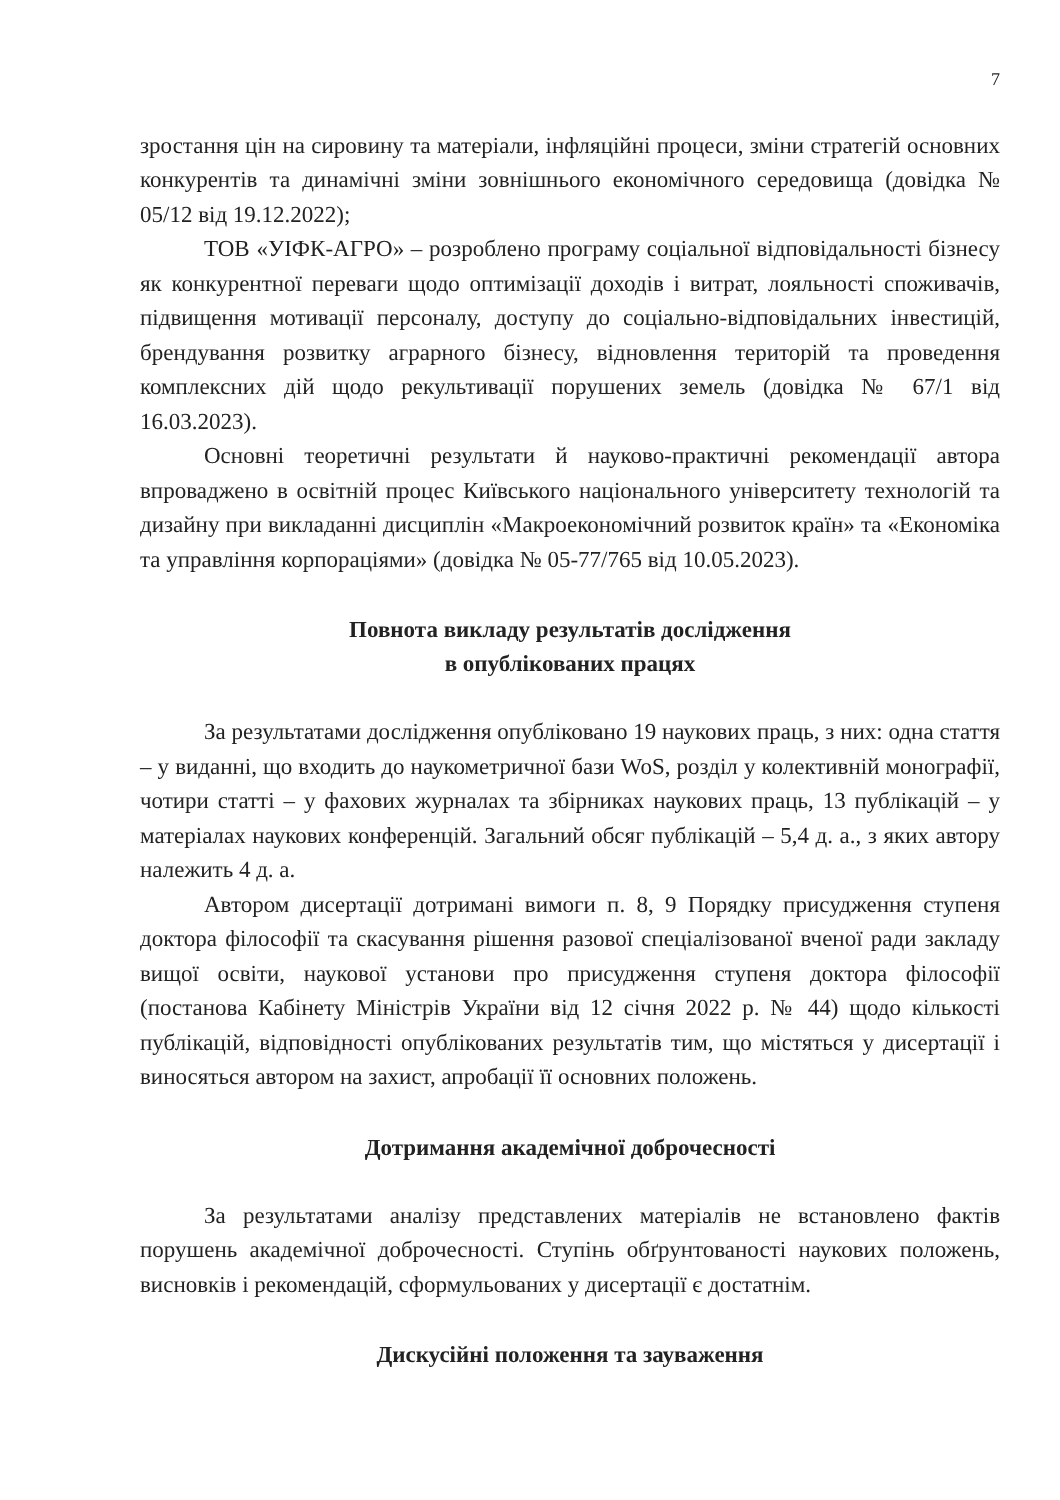7
зростання цін на сировину та матеріали, інфляційні процеси, зміни стратегій основних конкурентів та динамічні зміни зовнішнього економічного середовища (довідка № 05/12 від 19.12.2022);
ТОВ «УІФК-АГРО» – розроблено програму соціальної відповідальності бізнесу як конкурентної переваги щодо оптимізації доходів і витрат, лояльності споживачів, підвищення мотивації персоналу, доступу до соціально-відповідальних інвестицій, брендування розвитку аграрного бізнесу, відновлення територій та проведення комплексних дій щодо рекультивації порушених земель (довідка № 67/1 від 16.03.2023).
Основні теоретичні результати й науково-практичні рекомендації автора впроваджено в освітній процес Київського національного університету технологій та дизайну при викладанні дисциплін «Макроекономічний розвиток країн» та «Економіка та управління корпораціями» (довідка № 05-77/765 від 10.05.2023).
Повнота викладу результатів дослідження
в опублікованих працях
За результатами дослідження опубліковано 19 наукових праць, з них: одна стаття – у виданні, що входить до наукометричної бази WoS, розділ у колективній монографії, чотири статті – у фахових журналах та збірниках наукових праць, 13 публікацій – у матеріалах наукових конференцій. Загальний обсяг публікацій – 5,4 д. а., з яких автору належить 4 д. а.
Автором дисертації дотримані вимоги п. 8, 9 Порядку присудження ступеня доктора філософії та скасування рішення разової спеціалізованої вченої ради закладу вищої освіти, наукової установи про присудження ступеня доктора філософії (постанова Кабінету Міністрів України від 12 січня 2022 р. № 44) щодо кількості публікацій, відповідності опублікованих результатів тим, що містяться у дисертації і виносяться автором на захист, апробації її основних положень.
Дотримання академічної доброчесності
За результатами аналізу представлених матеріалів не встановлено фактів порушень академічної доброчесності. Ступінь обґрунтованості наукових положень, висновків і рекомендацій, сформульованих у дисертації є достатнім.
Дискусійні положення та зауваження